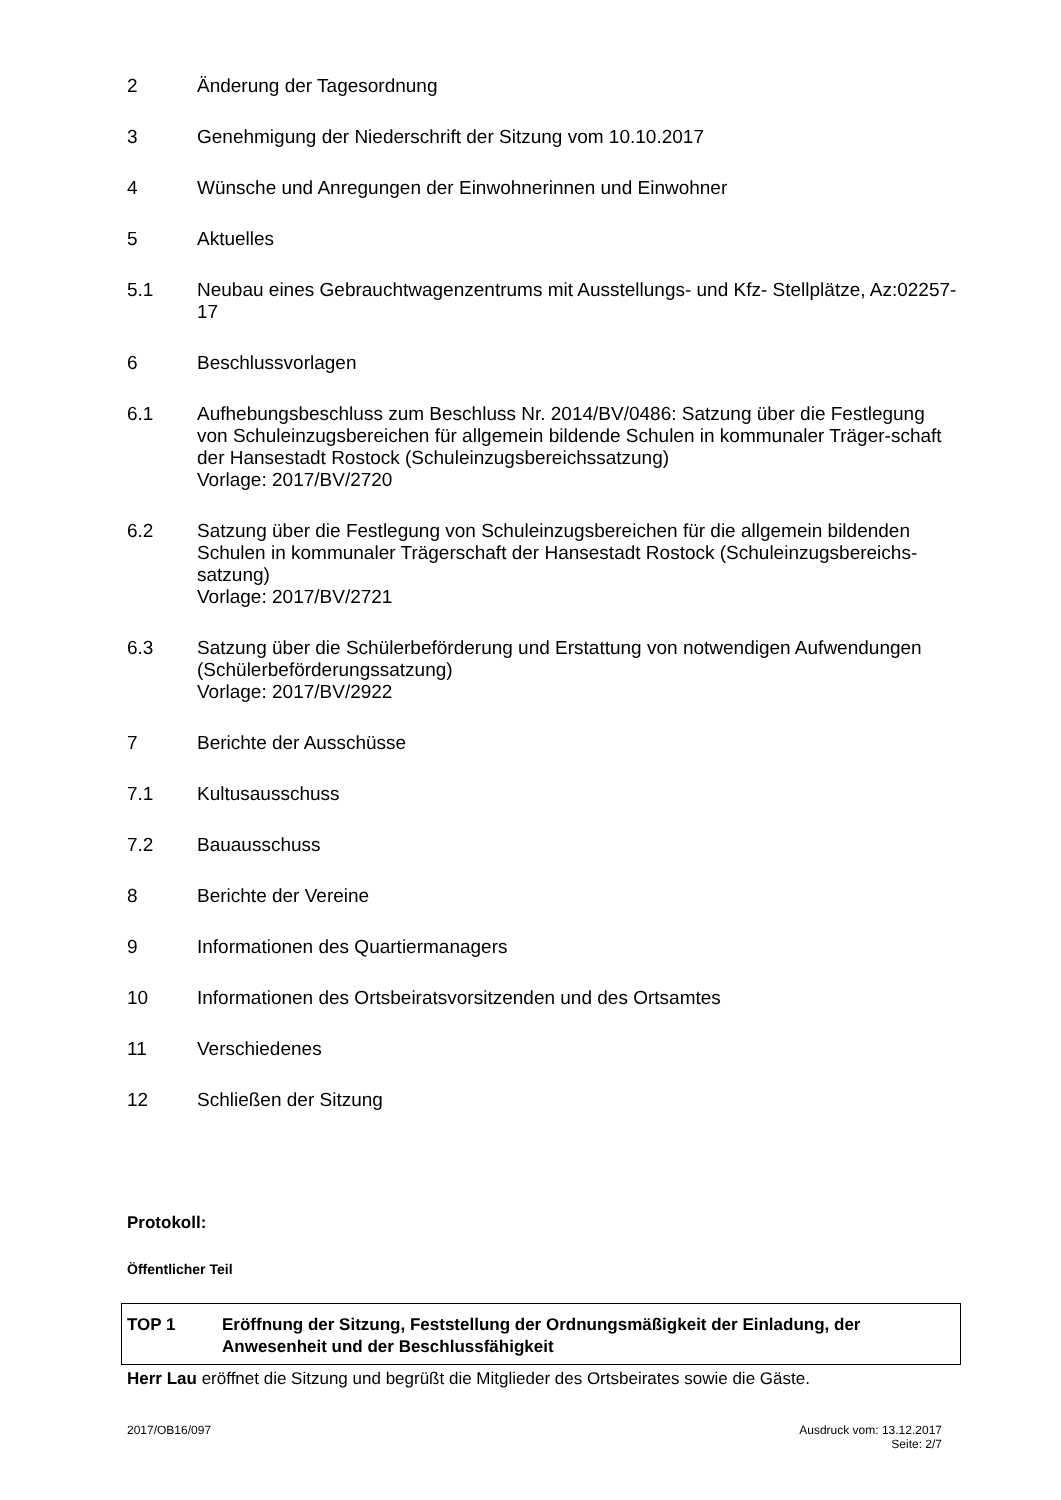2 Änderung der Tagesordnung
3 Genehmigung der Niederschrift der Sitzung vom 10.10.2017
4 Wünsche und Anregungen der Einwohnerinnen und Einwohner
5 Aktuelles
5.1 Neubau eines Gebrauchtwagenzentrums mit Ausstellungs- und Kfz- Stellplätze, Az:02257-17
6 Beschlussvorlagen
6.1 Aufhebungsbeschluss zum Beschluss Nr. 2014/BV/0486: Satzung über die Festlegung von Schuleinzugsbereichen für allgemein bildende Schulen in kommunaler Träger-schaft der Hansestadt Rostock (Schuleinzugsbereichssatzung)
Vorlage: 2017/BV/2720
6.2 Satzung über die Festlegung von Schuleinzugsbereichen für die allgemein bildenden Schulen in kommunaler Trägerschaft der Hansestadt Rostock (Schuleinzugsbereichs-satzung)
Vorlage: 2017/BV/2721
6.3 Satzung über die Schülerbeförderung und Erstattung von notwendigen Aufwendungen (Schülerbeförderungssatzung)
Vorlage: 2017/BV/2922
7 Berichte der Ausschüsse
7.1 Kultusausschuss
7.2 Bauausschuss
8 Berichte der Vereine
9 Informationen des Quartiermanagers
10 Informationen des Ortsbeiratsvorsitzenden und des Ortsamtes
11 Verschiedenes
12 Schließen der Sitzung
Protokoll:
Öffentlicher Teil
TOP 1 Eröffnung der Sitzung, Feststellung der Ordnungsmäßigkeit der Einladung, der Anwesenheit und der Beschlussfähigkeit
Herr Lau eröffnet die Sitzung und begrüßt die Mitglieder des Ortsbeirates sowie die Gäste.
2017/OB16/097 Ausdruck vom: 13.12.2017
Seite: 2/7